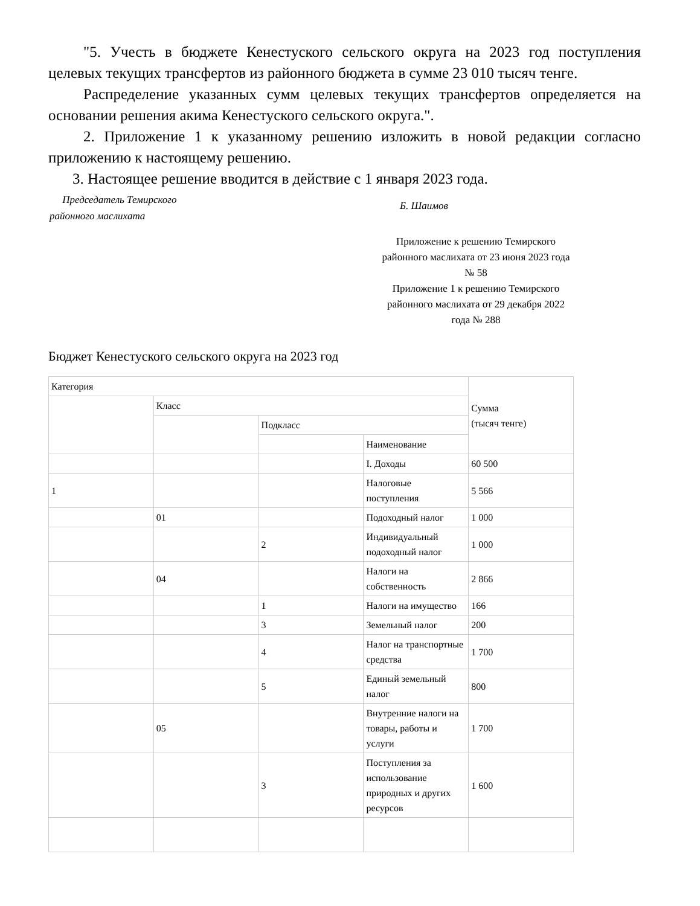"5. Учесть в бюджете Кенестуского сельского округа на 2023 год поступления целевых текущих трансфертов из районного бюджета в сумме 23 010 тысяч тенге.
Распределение указанных сумм целевых текущих трансфертов определяется на основании решения акима Кенестуского сельского округа.".
2. Приложение 1 к указанному решению изложить в новой редакции согласно приложению к настоящему решению.
3. Настоящее решение вводится в действие с 1 января 2023 года.
Председатель Темирского
районного маслихата
Б. Шаимов
Приложение к решению Темирского районного маслихата от 23 июня 2023 года № 58
Приложение 1 к решению Темирского районного маслихата от 29 декабря 2022 года № 288
Бюджет Кенестуского сельского округа на 2023 год
| Категория | | | | Сумма (тысяч тенге) |
| | Класс | | | |
| | | Подкласс | | |
| | | | Наименование | |
| | | | I. Доходы | 60 500 |
| 1 | | | Налоговые поступления | 5 566 |
| | 01 | | Подоходный налог | 1 000 |
| | | 2 | Индивидуальный подоходный налог | 1 000 |
| | 04 | | Налоги на собственность | 2 866 |
| | | 1 | Налоги на имущество | 166 |
| | | 3 | Земельный налог | 200 |
| | | 4 | Налог на транспортные средства | 1 700 |
| | | 5 | Единый земельный налог | 800 |
| | 05 | | Внутренние налоги на товары, работы и услуги | 1 700 |
| | | 3 | Поступления за использование природных и других ресурсов | 1 600 |